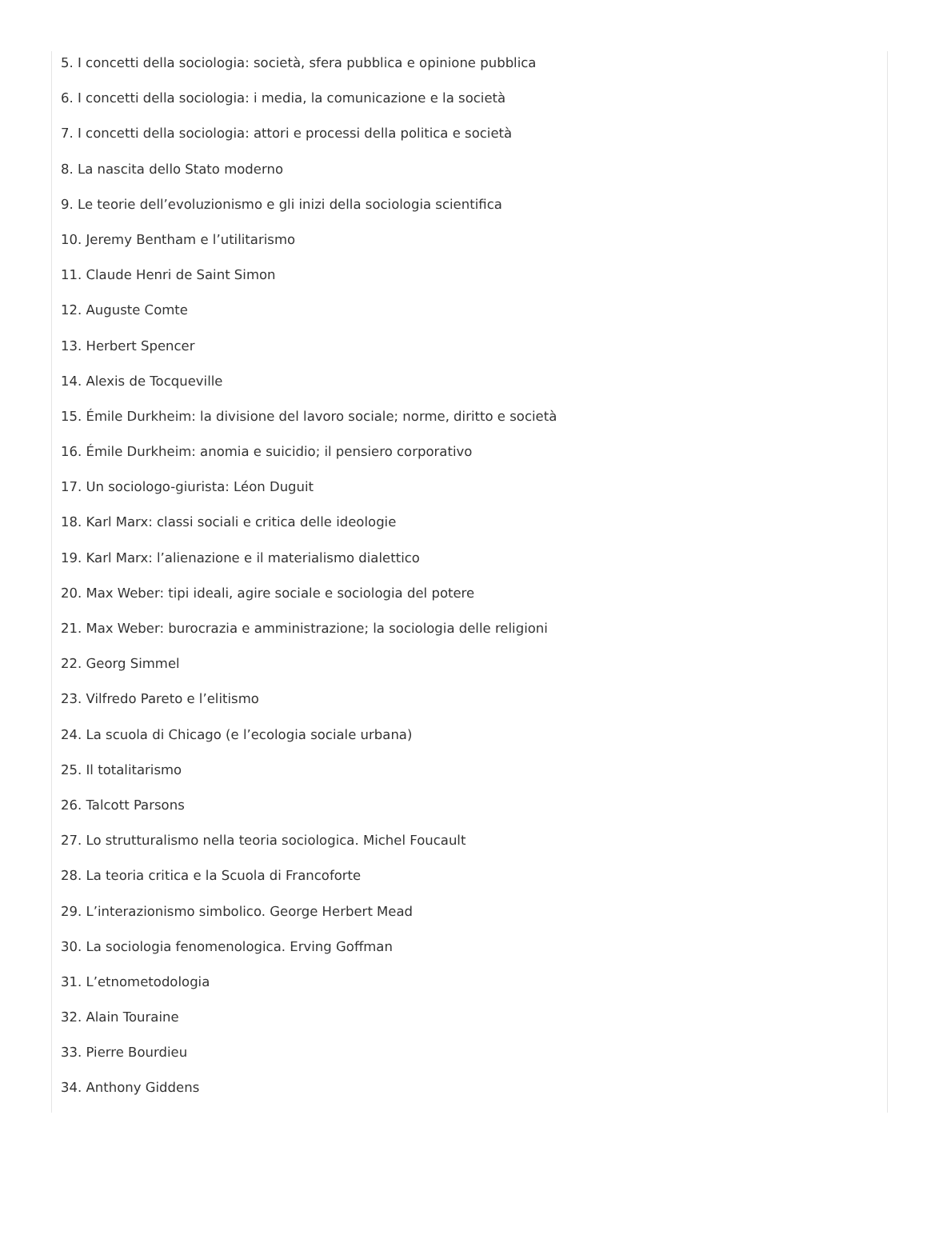5. I concetti della sociologia: società, sfera pubblica e opinione pubblica
6. I concetti della sociologia: i media, la comunicazione e la società
7. I concetti della sociologia: attori e processi della politica e società
8. La nascita dello Stato moderno
9. Le teorie dell’evoluzionismo e gli inizi della sociologia scientifica
10. Jeremy Bentham e l’utilitarismo
11. Claude Henri de Saint Simon
12. Auguste Comte
13. Herbert Spencer
14. Alexis de Tocqueville
15. Émile Durkheim: la divisione del lavoro sociale; norme, diritto e società
16. Émile Durkheim: anomia e suicidio; il pensiero corporativo
17. Un sociologo-giurista: Léon Duguit
18. Karl Marx: classi sociali e critica delle ideologie
19. Karl Marx: l’alienazione e il materialismo dialettico
20. Max Weber: tipi ideali, agire sociale e sociologia del potere
21. Max Weber: burocrazia e amministrazione; la sociologia delle religioni
22. Georg Simmel
23. Vilfredo Pareto e l’elitismo
24. La scuola di Chicago (e l’ecologia sociale urbana)
25. Il totalitarismo
26. Talcott Parsons
27. Lo strutturalismo nella teoria sociologica. Michel Foucault
28. La teoria critica e la Scuola di Francoforte
29. L’interazionismo simbolico. George Herbert Mead
30. La sociologia fenomenologica. Erving Goffman
31. L’etnometodologia
32. Alain Touraine
33. Pierre Bourdieu
34. Anthony Giddens